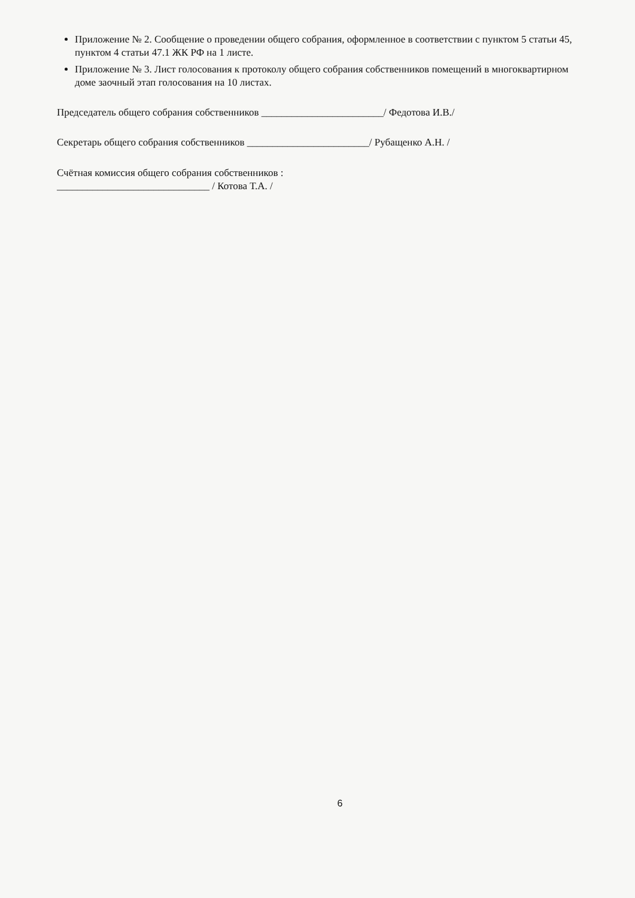Приложение № 2. Сообщение о проведении общего собрания, оформленное в соответствии с пунктом 5 статьи 45, пунктом 4 статьи 47.1 ЖК РФ на 1 листе.
Приложение № 3. Лист голосования к протоколу общего собрания собственников помещений в многоквартирном доме заочный этап голосования на 10 листах.
Председатель общего собрания собственников ________________________/ Федотова И.В./
Секретарь общего собрания собственников ________________________/ Рубащенко А.Н. /
Счётная комиссия общего собрания собственников :
______________________________ / Котова Т.А. /
6